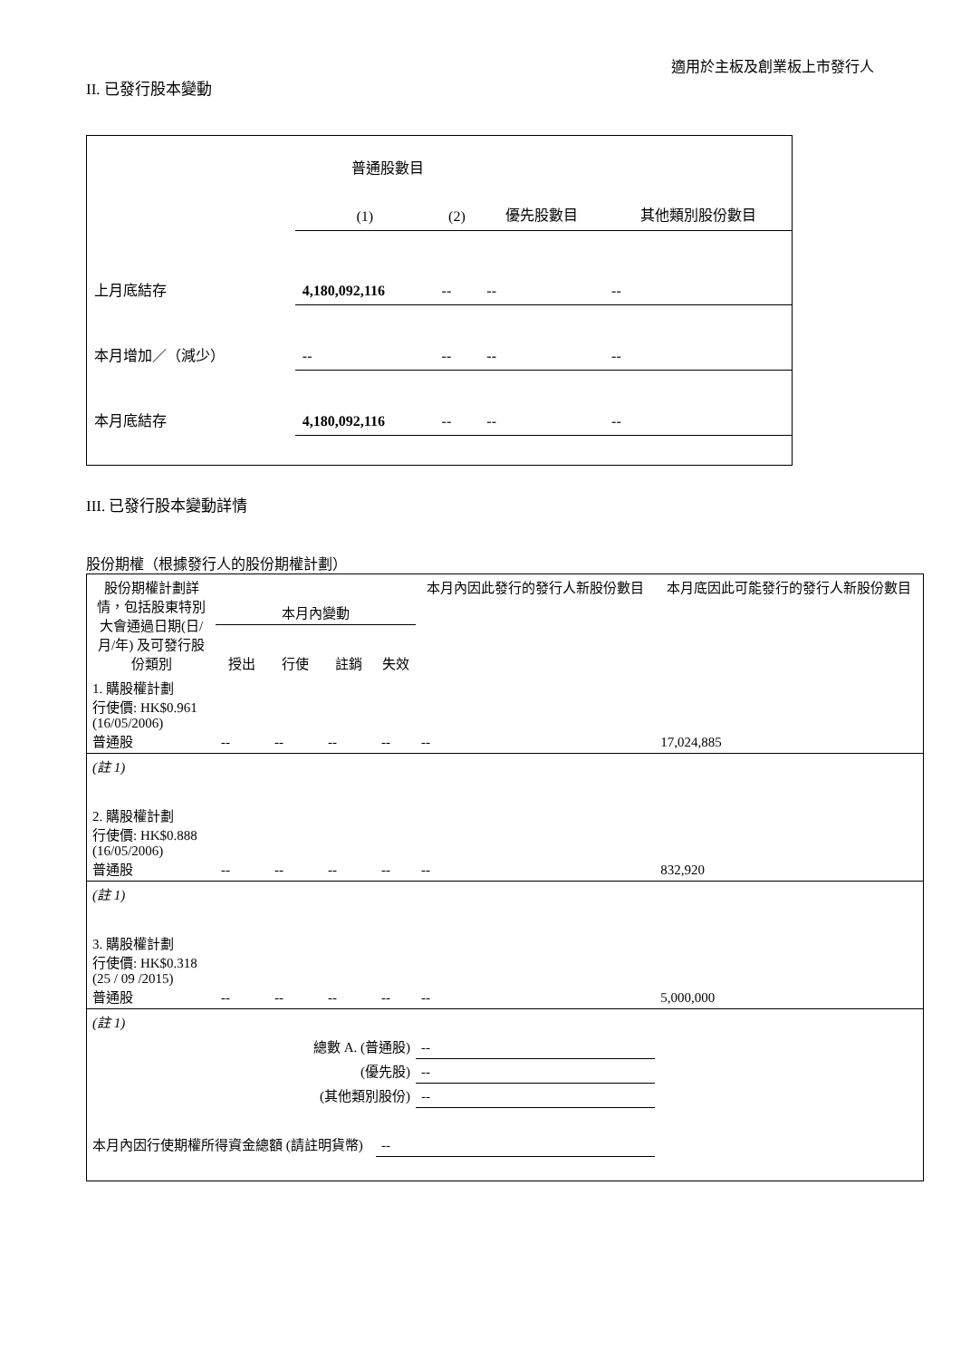適用於主板及創業板上市發行人
II. 已發行股本變動
| | 普通股數目 | | | 其他類別股份數目 |
| | (1) | (2) | 優先股數目 | |
| 上月底結存 | 4,180,092,116 | -- | -- | -- |
| 本月增加／（減少） | -- | -- | -- | -- |
| 本月底結存 | 4,180,092,116 | -- | -- | -- |
III. 已發行股本變動詳情
股份期權（根據發行人的股份期權計劃）
| 股份期權計劃詳情，包括股東特別大會通過日期(日/月/年) 及可發行股份類別 | 本月內變動 | | | | 本月內因此發行的發行人新股份數目 | 本月底因此可能發行的發行人新股份數目 |
| | 授出 | 行使 | 註銷 | 失效 | | |
| 1. 購股權計劃 行使價: HK$0.961 (16/05/2006) 普通股 | -- | -- | -- | -- | -- | 17,024,885 |
| (註 1) | | | | | | |
| 2. 購股權計劃 行使價: HK$0.888 (16/05/2006) 普通股 | -- | -- | -- | -- | -- | 832,920 |
| (註 1) | | | | | | |
| 3. 購股權計劃 行使價: HK$0.318 (25 / 09 /2015) 普通股 | -- | -- | -- | -- | -- | 5,000,000 |
| (註 1) | | | | | | |
| 總數 A. (普通股) | | | | | -- | |
| (優先股) | | | | | -- | |
| (其他類別股份) | | | | | -- | |
| 本月內因行使期權所得資金總額 (請註明貨幣) | | | | -- | | |